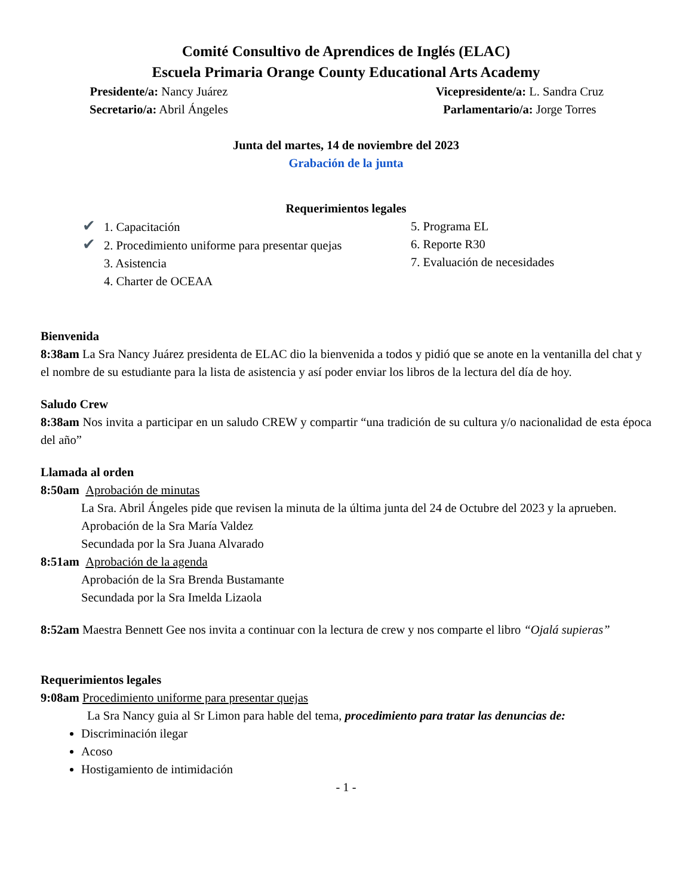Comité Consultivo de Aprendices de Inglés (ELAC)
Escuela Primaria Orange County Educational Arts Academy
Presidente/a: Nancy Juárez
Secretario/a: Abril Ángeles
Vicepresidente/a: L. Sandra Cruz
Parlamentario/a: Jorge Torres
Junta del martes, 14 de noviembre del 2023
Grabación de la junta
Requerimientos legales
✔ 1. Capacitación
✔ 2. Procedimiento uniforme para presentar quejas
3. Asistencia
4. Charter de OCEAA
5. Programa EL
6. Reporte R30
7. Evaluación de necesidades
Bienvenida
8:38am La Sra Nancy Juárez presidenta de ELAC dio la bienvenida a todos y pidió que se anote en la ventanilla del chat y el nombre de su estudiante para la lista de asistencia y así poder enviar los libros de la lectura del día de hoy.
Saludo Crew
8:38am Nos invita a participar en un saludo CREW y compartir “una tradición de su cultura y/o nacionalidad de esta época del año”
Llamada al orden
8:50am Aprobación de minutas
La Sra. Abril Ángeles pide que revisen la minuta de la última junta del 24 de Octubre del 2023 y la aprueben.
Aprobación de la Sra María Valdez
Secundada por la Sra Juana Alvarado
8:51am Aprobación de la agenda
Aprobación de la Sra Brenda Bustamante
Secundada por la Sra Imelda Lizaola
8:52am Maestra Bennett Gee nos invita a continuar con la lectura de crew y nos comparte el libro “Ojalá supieras”
Requerimientos legales
9:08am Procedimiento uniforme para presentar quejas
La Sra Nancy guia al Sr Limon para hable del tema, procedimiento para tratar las denuncias de:
Discriminación ilegar
Acoso
Hostigamiento de intimidación
- 1 -